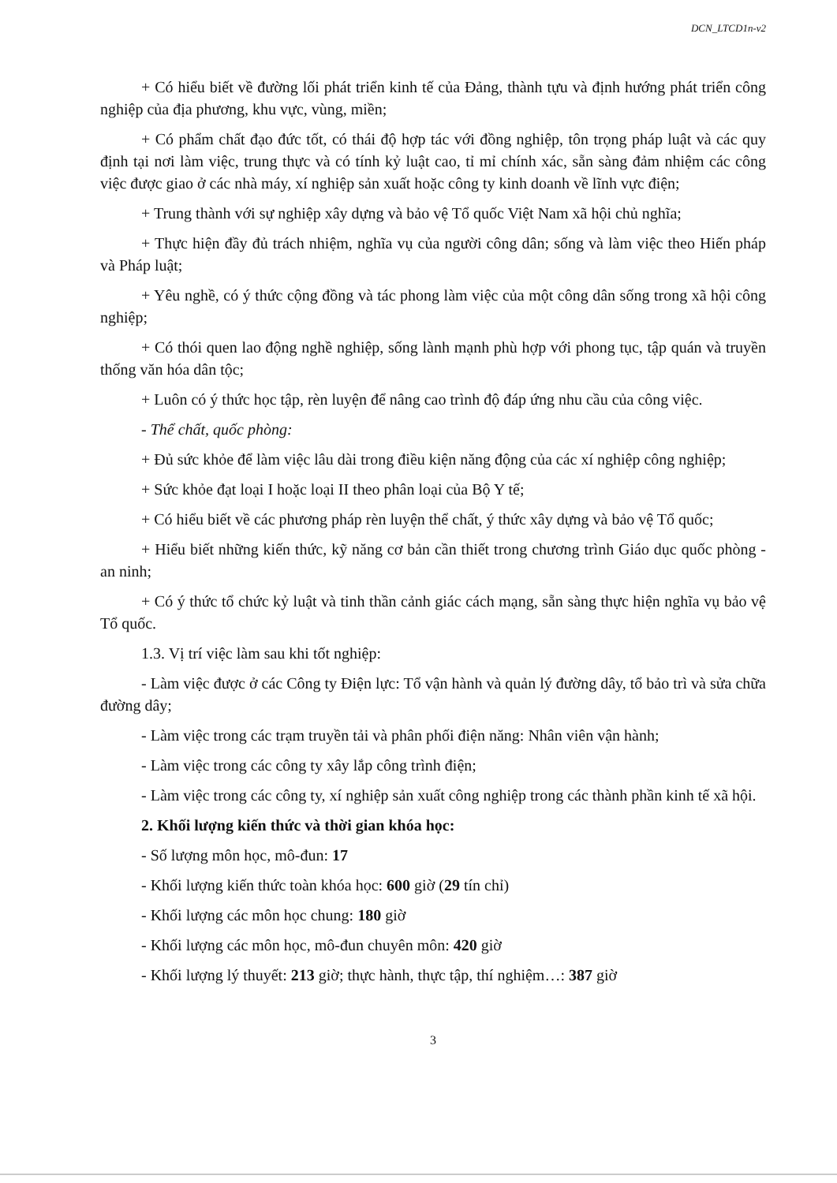DCN_LTCD1n-v2
+ Có hiểu biết về đường lối phát triển kinh tế của Đảng, thành tựu và định hướng phát triển công nghiệp của địa phương, khu vực, vùng, miền;
+ Có phẩm chất đạo đức tốt, có thái độ hợp tác với đồng nghiệp, tôn trọng pháp luật và các quy định tại nơi làm việc, trung thực và có tính kỷ luật cao, tỉ mỉ chính xác, sẵn sàng đảm nhiệm các công việc được giao ở các nhà máy, xí nghiệp sản xuất hoặc công ty kinh doanh về lĩnh vực điện;
+ Trung thành với sự nghiệp xây dựng và bảo vệ Tổ quốc Việt Nam xã hội chủ nghĩa;
+ Thực hiện đầy đủ trách nhiệm, nghĩa vụ của người công dân; sống và làm việc theo Hiến pháp và Pháp luật;
+ Yêu nghề, có ý thức cộng đồng và tác phong làm việc của một công dân sống trong xã hội công nghiệp;
+ Có thói quen lao động nghề nghiệp, sống lành mạnh phù hợp với phong tục, tập quán và truyền thống văn hóa dân tộc;
+ Luôn có ý thức học tập, rèn luyện để nâng cao trình độ đáp ứng nhu cầu của công việc.
- Thể chất, quốc phòng:
+ Đủ sức khỏe để làm việc lâu dài trong điều kiện năng động của các xí nghiệp công nghiệp;
+ Sức khỏe đạt loại I hoặc loại II theo phân loại của Bộ Y tế;
+ Có hiểu biết về các phương pháp rèn luyện thể chất, ý thức xây dựng và bảo vệ Tổ quốc;
+ Hiểu biết những kiến thức, kỹ năng cơ bản cần thiết trong chương trình Giáo dục quốc phòng - an ninh;
+ Có ý thức tổ chức kỷ luật và tinh thần cảnh giác cách mạng, sẵn sàng thực hiện nghĩa vụ bảo vệ Tổ quốc.
1.3. Vị trí việc làm sau khi tốt nghiệp:
- Làm việc được ở các Công ty Điện lực: Tổ vận hành và quản lý đường dây, tổ bảo trì và sửa chữa đường dây;
- Làm việc trong các trạm truyền tải và phân phối điện năng: Nhân viên vận hành;
- Làm việc trong các công ty xây lắp công trình điện;
- Làm việc trong các công ty, xí nghiệp sản xuất công nghiệp trong các thành phần kinh tế xã hội.
2. Khối lượng kiến thức và thời gian khóa học:
- Số lượng môn học, mô-đun: 17
- Khối lượng kiến thức toàn khóa học: 600 giờ (29 tín chỉ)
- Khối lượng các môn học chung: 180 giờ
- Khối lượng các môn học, mô-đun chuyên môn: 420 giờ
- Khối lượng lý thuyết: 213 giờ; thực hành, thực tập, thí nghiệm…: 387 giờ
3